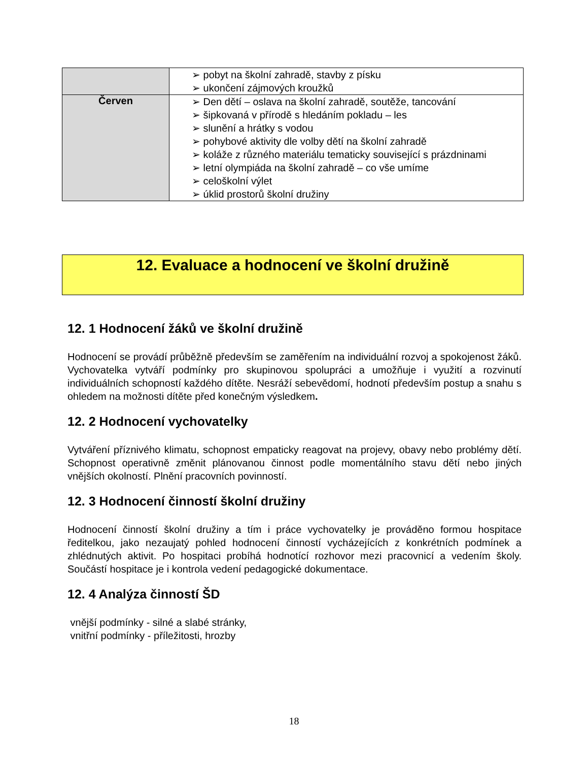| | ➢ pobyt na školní zahradě, stavby z písku ➢ ukončení zájmových kroužků |
| Červen | ➢ Den dětí – oslava na školní zahradě, soutěže, tancování ➢ šipkovaná v přírodě s hledáním pokladu – les ➢ slunění a hrátky s vodou ➢ pohybové aktivity dle volby dětí na školní zahradě ➢ koláže z různého materiálu tematicky související s prázdninami ➢ letní olympiáda na školní zahradě – co vše umíme ➢ celoškolní výlet ➢ úklid prostorů školní družiny |
12. Evaluace a hodnocení ve školní družině
12. 1 Hodnocení žáků ve školní družině
Hodnocení se provádí průběžně především se zaměřením na individuální rozvoj a spokojenost žáků. Vychovatelka vytváří podmínky pro skupinovou spolupráci a umožňuje i využití a rozvinutí individuálních schopností každého dítěte. Nesráží sebevědomí, hodnotí především postup a snahu s ohledem na možnosti dítěte před konečným výsledkem.
12. 2 Hodnocení vychovatelky
Vytváření příznivého klimatu, schopnost empaticky reagovat na projevy, obavy nebo problémy dětí. Schopnost operativně změnit plánovanou činnost podle momentálního stavu dětí nebo jiných vnějších okolností. Plnění pracovních povinností.
12. 3 Hodnocení činností školní družiny
Hodnocení činností školní družiny a tím i práce vychovatelky je prováděno formou hospitace ředitelkou, jako nezaujatý pohled hodnocení činností vycházejících z konkrétních podmínek a zhlédnutých aktivit. Po hospitaci probíhá hodnotící rozhovor mezi pracovnicí a vedením školy. Součástí hospitace je i kontrola vedení pedagogické dokumentace.
12. 4 Analýza činností ŠD
vnější podmínky - silné a slabé stránky,
vnitřní podmínky - příležitosti, hrozby
18